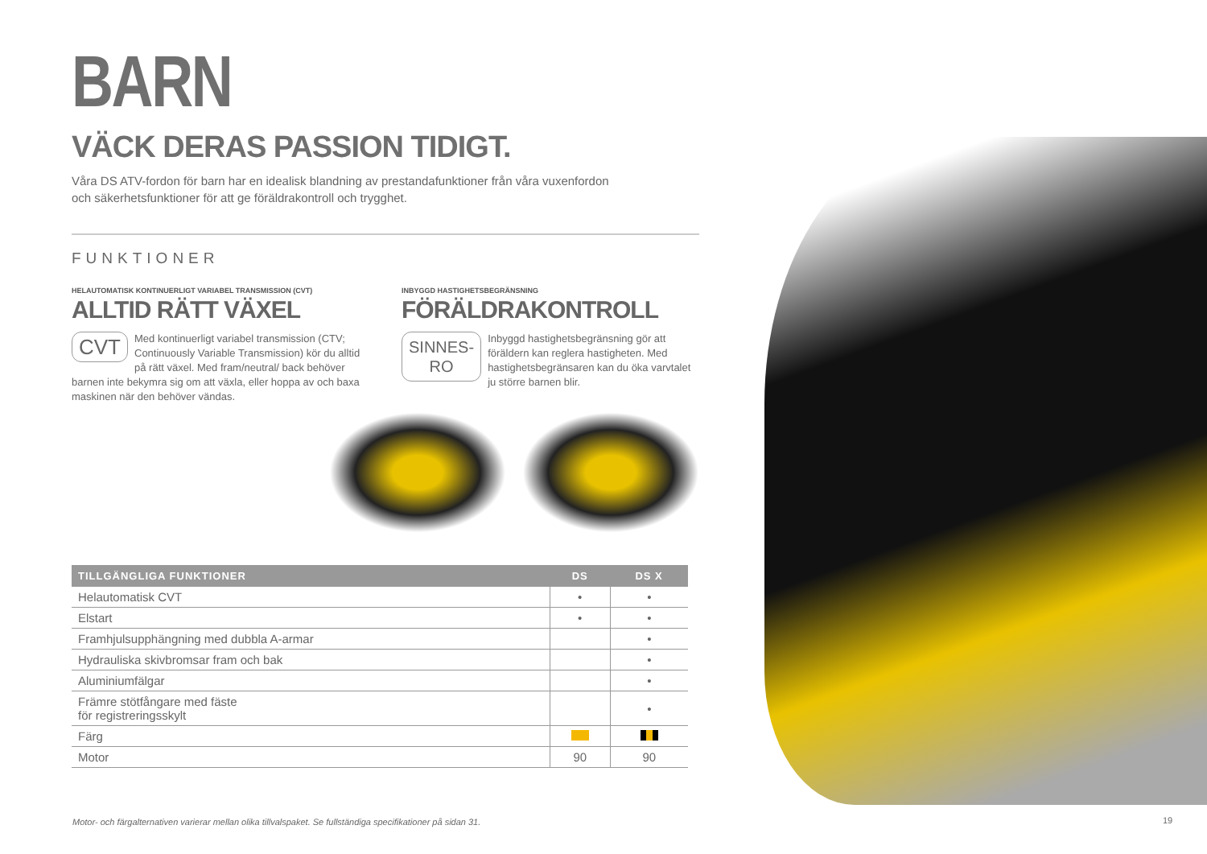BARN
VÄCK DERAS PASSION TIDIGT.
Våra DS ATV-fordon för barn har en idealisk blandning av prestandafunktioner från våra vuxenfordon
och säkerhetsfunktioner för att ge föräldrakontroll och trygghet.
FUNKTIONER
HELAUTOMATISK KONTINUERLIGT VARIABEL TRANSMISSION (CVT)
ALLTID RÄTT VÄXEL
CVT Med kontinuerligt variabel transmission (CTV; Continuously Variable Transmission) kör du alltid på rätt växel. Med fram/neutral/ back behöver barnen inte bekymra sig om att växla, eller hoppa av och baxa maskinen när den behöver vändas.
INBYGGD HASTIGHETSBEGRÄNSNING
FÖRÄLDRAKONTROLL
SINNES-
RO Inbyggd hastighetsbegränsning gör att föräldern kan reglera hastigheten. Med hastighetsbegränsaren kan du öka varvtalet ju större barnen blir.
| TILLGÄNGLIGA FUNKTIONER | DS | DS X |
| --- | --- | --- |
| Helautomatisk CVT | • | • |
| Elstart | • | • |
| Framhjulsupphängning med dubbla A-armar | | • |
| Hydrauliska skivbromsar fram och bak | | • |
| Aluminiumfälgar | | • |
| Främre stötfångare med fäste för registreringsskylt | | • |
| Färg | | |
| Motor | 90 | 90 |
Motor- och färgalternativen varierar mellan olika tillvalspaket. Se fullständiga specifikationer på sidan 31.
19